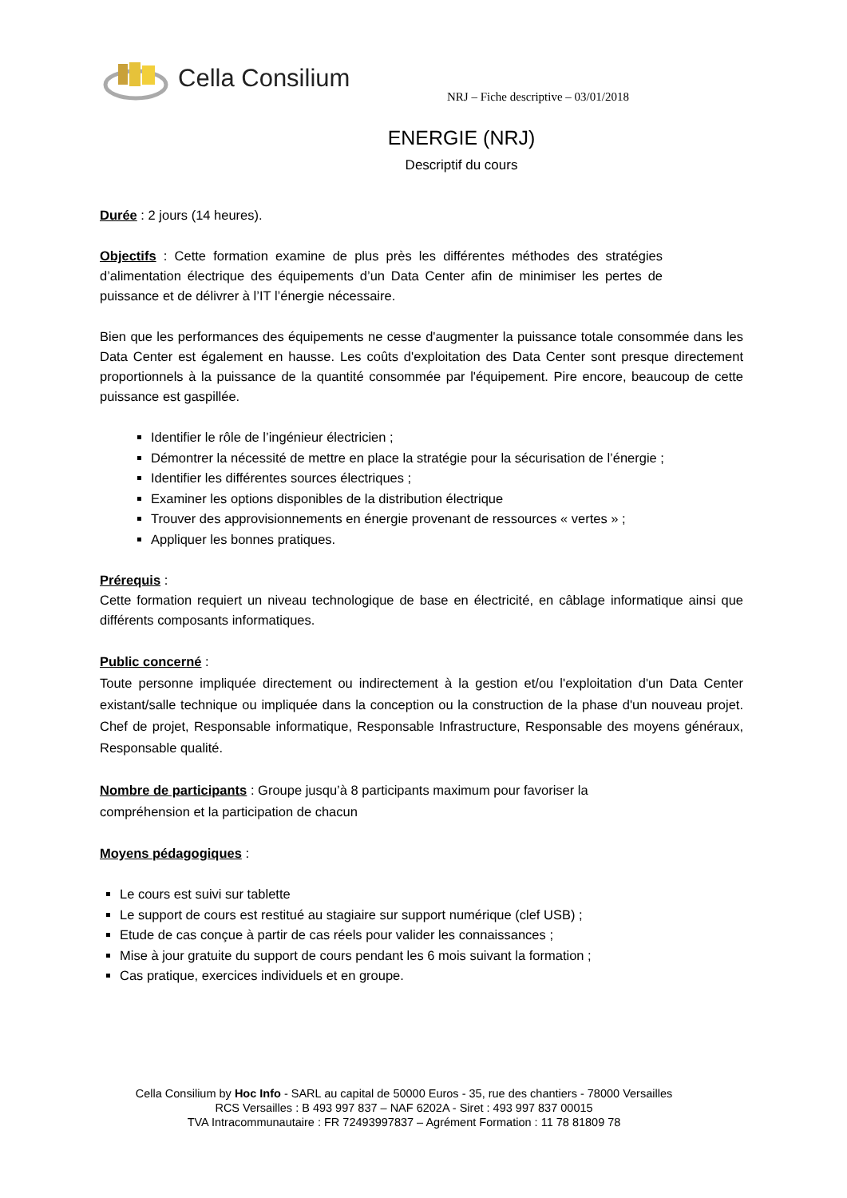Cella Consilium
NRJ – Fiche descriptive – 03/01/2018
ENERGIE (NRJ)
Descriptif du cours
Durée : 2 jours (14 heures).
Objectifs : Cette formation examine de plus près les différentes méthodes des stratégies d’alimentation électrique des équipements d’un Data Center afin de minimiser les pertes de puissance et de délivrer à l’IT l’énergie nécessaire.
Bien que les performances des équipements ne cesse d'augmenter la puissance totale consommée dans les Data Center est également en hausse. Les coûts d'exploitation des Data Center sont presque directement proportionnels à la puissance de la quantité consommée par l'équipement. Pire encore, beaucoup de cette puissance est gaspillée.
Identifier le rôle de l’ingénieur électricien ;
Démontrer la nécessité de mettre en place la stratégie pour la sécurisation de l’énergie ;
Identifier les différentes sources électriques ;
Examiner les options disponibles de la distribution électrique
Trouver des approvisionnements en énergie provenant de ressources « vertes » ;
Appliquer les bonnes pratiques.
Prérequis :
Cette formation requiert un niveau technologique de base en électricité, en câblage informatique ainsi que différents composants informatiques.
Public concerné :
Toute personne impliquée directement ou indirectement à la gestion et/ou l'exploitation d'un Data Center existant/salle technique ou impliquée dans la conception ou la construction de la phase d'un nouveau projet. Chef de projet, Responsable informatique, Responsable Infrastructure, Responsable des moyens généraux, Responsable qualité.
Nombre de participants : Groupe jusqu’à 8 participants maximum pour favoriser la
compréhension et la participation de chacun
Moyens pédagogiques :
Le cours est suivi sur tablette
Le support de cours est restitué au stagiaire sur support numérique (clef USB) ;
Etude de cas conçue à partir de cas réels pour valider les connaissances ;
Mise à jour gratuite du support de cours pendant les 6 mois suivant la formation ;
Cas pratique, exercices individuels et en groupe.
Cella Consilium by Hoc Info - SARL au capital de 50000 Euros - 35, rue des chantiers - 78000 Versailles
RCS Versailles : B 493 997 837 – NAF 6202A - Siret : 493 997 837 00015
TVA Intracommunautaire : FR 72493997837 – Agrément Formation : 11 78 81809 78